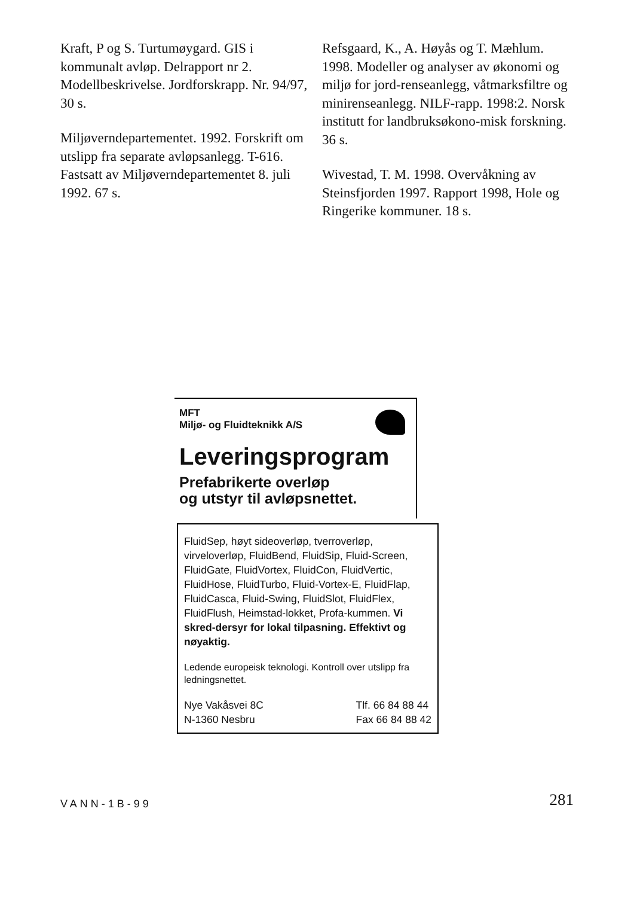Kraft, P og S. Turtumøygard. GIS i kommunalt avløp. Delrapport nr 2. Modellbeskrivelse. Jordforskrapp. Nr. 94/97, 30 s.
Miljøverndepartementet. 1992. Forskrift om utslipp fra separate avløpsanlegg. T-616. Fastsatt av Miljøverndepartementet 8. juli 1992. 67 s.
Refsgaard, K., A. Høyås og T. Mæhlum. 1998. Modeller og analyser av økonomi og miljø for jord-renseanlegg, våtmarksfiltre og minirenseanlegg. NILF-rapp. 1998:2. Norsk institutt for landbruksøkono-misk forskning. 36 s.
Wivestad, T. M. 1998. Overvåkning av Steinsfjorden 1997. Rapport 1998, Hole og Ringerike kommuner. 18 s.
MFT
Miljø- og Fluidteknikk A/S
Leveringsprogram
Prefabrikerte overløp
og utstyr til avløpsnettet.
FluidSep, høyt sideoverløp, tverroverløp, virveloverløp, FluidBend, FluidSip, Fluid-Screen, FluidGate, FluidVortex, FluidCon, FluidVertic, FluidHose, FluidTurbo, Fluid-Vortex-E, FluidFlap, FluidCasca, Fluid-Swing, FluidSlot, FluidFlex, FluidFlush, Heimstad-lokket, Profa-kummen. Vi skred-dersyr for lokal tilpasning. Effektivt og nøyaktig.
Ledende europeisk teknologi. Kontroll over utslipp fra ledningsnettet.
Nye Vakåsvei 8C
N-1360 Nesbru
Tlf. 66 84 88 44
Fax 66 84 88 42
VANN-1B-99
281